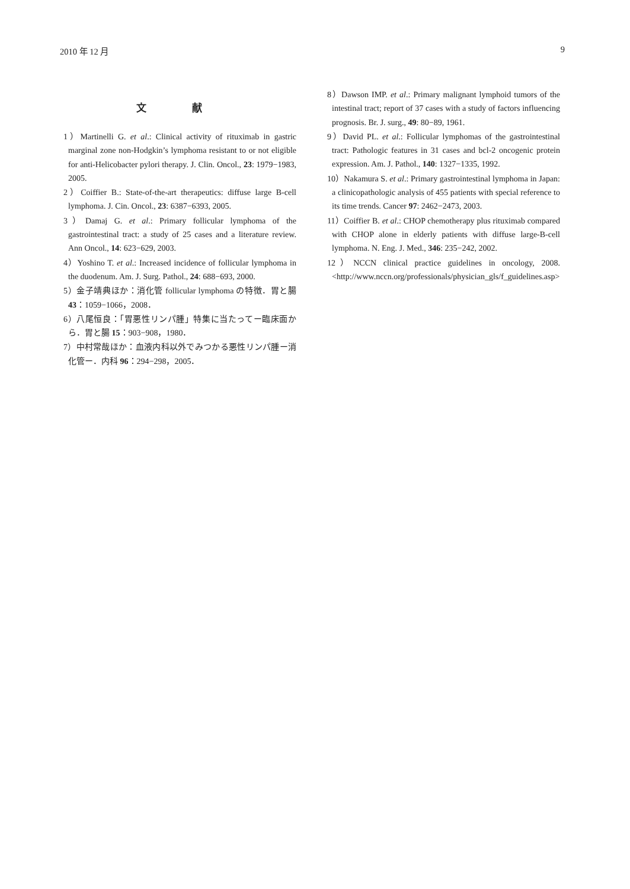2010 年 12 月 9
文 献
1）Martinelli G. et al.: Clinical activity of rituximab in gastric marginal zone non-Hodgkin’s lymphoma resistant to or not eligible for anti-Helicobacter pylori therapy. J. Clin. Oncol., 23: 1979−1983, 2005.
2）Coiffier B.: State-of-the-art therapeutics: diffuse large B-cell lymphoma. J. Cin. Oncol., 23: 6387−6393, 2005.
3）Damaj G. et al.: Primary follicular lymphoma of the gastrointestinal tract: a study of 25 cases and a literature review. Ann Oncol., 14: 623−629, 2003.
4）Yoshino T. et al.: Increased incidence of follicular lymphoma in the duodenum. Am. J. Surg. Pathol., 24: 688−693, 2000.
5）金子靖典ほか：消化管 follicular lymphoma の特徴．胃と腸 43：1059−1066，2008．
6）八尾恒良：「胃悪性リンパ腫」特集に当たってー臨床面から．胃と腸 15：903−908，1980．
7）中村常哉ほか：血液内科以外でみつかる悪性リンパ腫ー消化管ー．内科 96：294−298，2005．
8）Dawson IMP. et al.: Primary malignant lymphoid tumors of the intestinal tract; report of 37 cases with a study of factors influencing prognosis. Br. J. surg., 49: 80−89, 1961.
9）David PL. et al.: Follicular lymphomas of the gastrointestinal tract: Pathologic features in 31 cases and bcl-2 oncogenic protein expression. Am. J. Pathol., 140: 1327−1335, 1992.
10）Nakamura S. et al.: Primary gastrointestinal lymphoma in Japan: a clinicopathologic analysis of 455 patients with special reference to its time trends. Cancer 97: 2462−2473, 2003.
11）Coiffier B. et al.: CHOP chemotherapy plus rituximab compared with CHOP alone in elderly patients with diffuse large-B-cell lymphoma. N. Eng. J. Med., 346: 235−242, 2002.
12）NCCN clinical practice guidelines in oncology, 2008. <http://www.nccn.org/professionals/physician_gls/f_guidelines.asp>